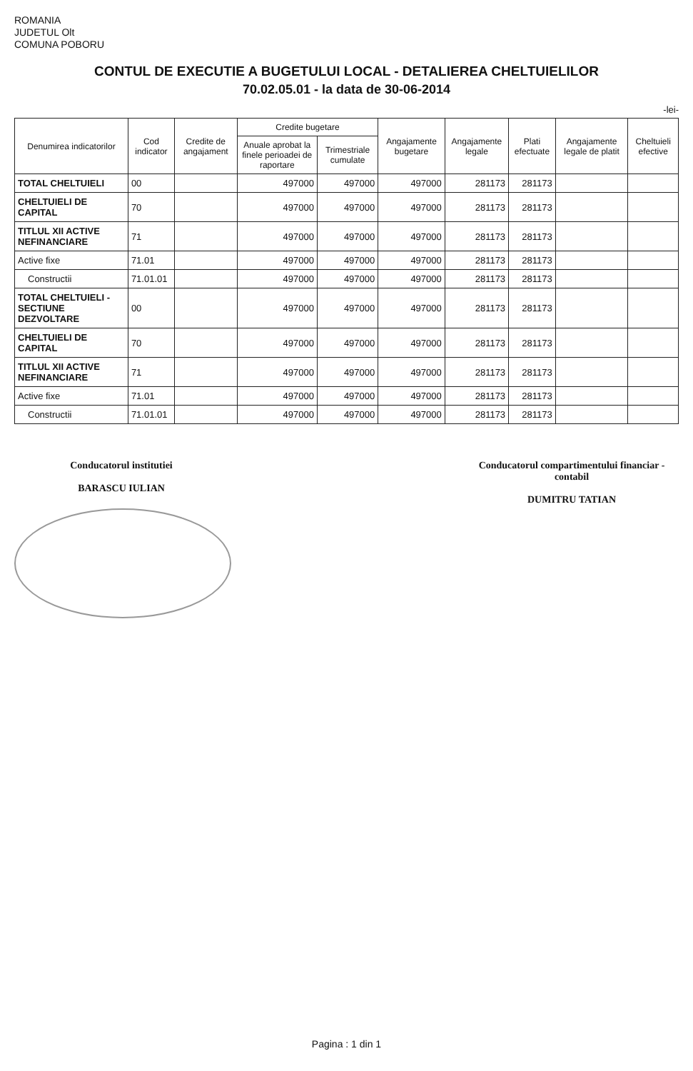ROMANIA
JUDETUL Olt
COMUNA POBORU
CONTUL DE EXECUTIE A BUGETULUI LOCAL - DETALIEREA CHELTUIELILOR
70.02.05.01 - la data de 30-06-2014
-lei-
| Denumirea indicatorilor | Cod indicator | Credite de angajament | Credite bugetare | | Angajamente bugetare | Angajamente legale | Plati efectuate | Angajamente legale de platit | Cheltuieli efective |
| --- | --- | --- | --- | --- | --- | --- | --- | --- | --- |
| | | | Anuale aprobat la finele perioadei de raportare | Trimestriale cumulate | | | | | |
| TOTAL CHELTUIELI | 00 | | 497000 | 497000 | 497000 | 281173 | 281173 | | |
| CHELTUIELI DE CAPITAL | 70 | | 497000 | 497000 | 497000 | 281173 | 281173 | | |
| TITLUL XII ACTIVE NEFINANCIARE | 71 | | 497000 | 497000 | 497000 | 281173 | 281173 | | |
| Active fixe | 71.01 | | 497000 | 497000 | 497000 | 281173 | 281173 | | |
| Constructii | 71.01.01 | | 497000 | 497000 | 497000 | 281173 | 281173 | | |
| TOTAL CHELTUIELI - SECTIUNE DEZVOLTARE | 00 | | 497000 | 497000 | 497000 | 281173 | 281173 | | |
| CHELTUIELI DE CAPITAL | 70 | | 497000 | 497000 | 497000 | 281173 | 281173 | | |
| TITLUL XII ACTIVE NEFINANCIARE | 71 | | 497000 | 497000 | 497000 | 281173 | 281173 | | |
| Active fixe | 71.01 | | 497000 | 497000 | 497000 | 281173 | 281173 | | |
| Constructii | 71.01.01 | | 497000 | 497000 | 497000 | 281173 | 281173 | | |
Conducatorul institutiei
BARASCU IULIAN
Conducatorul compartimentului financiar - contabil
DUMITRU TATIAN
Pagina : 1 din 1